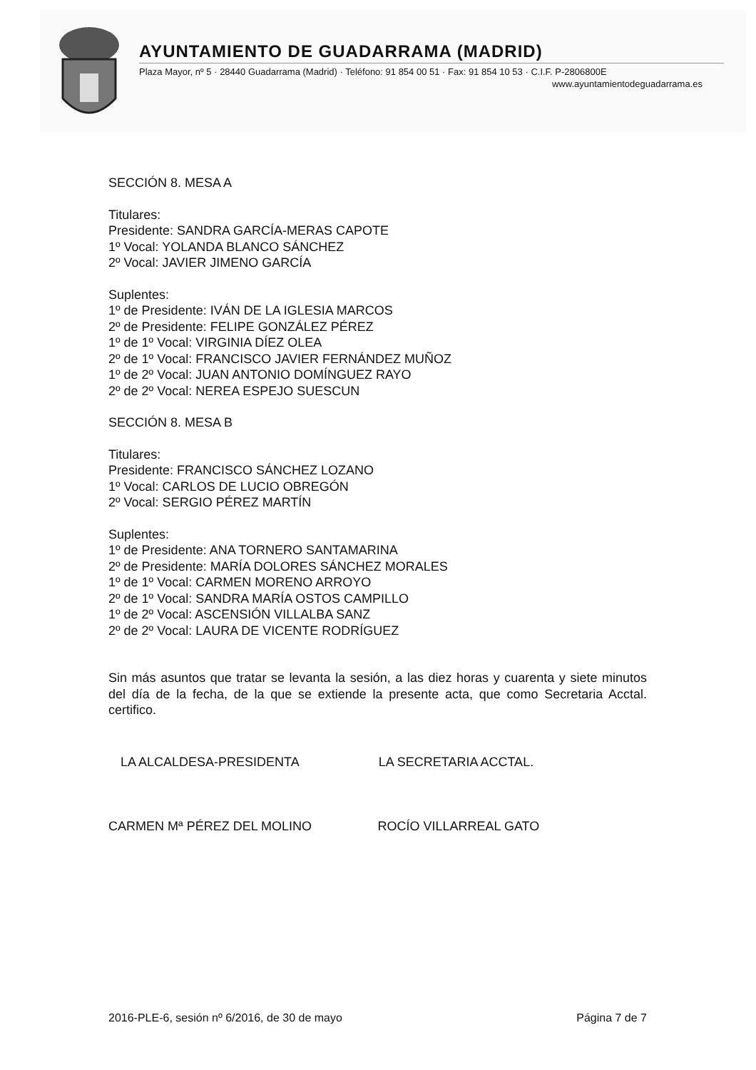AYUNTAMIENTO DE GUADARRAMA (MADRID)
Plaza Mayor, nº 5 · 28440 Guadarrama (Madrid) · Teléfono: 91 854 00 51 · Fax: 91 854 10 53 · C.I.F. P-2806800E
www.ayuntamientodeguadarrama.es
SECCIÓN 8. MESA A
Titulares:
Presidente: SANDRA GARCÍA-MERAS CAPOTE
1º Vocal: YOLANDA BLANCO SÁNCHEZ
2º Vocal: JAVIER JIMENO GARCÍA
Suplentes:
1º de Presidente: IVÁN DE LA IGLESIA MARCOS
2º de Presidente: FELIPE GONZÁLEZ PÉREZ
1º de 1º Vocal: VIRGINIA DÍEZ OLEA
2º de 1º Vocal: FRANCISCO JAVIER FERNÁNDEZ MUÑOZ
1º de 2º Vocal: JUAN ANTONIO DOMÍNGUEZ RAYO
2º de 2º Vocal: NEREA ESPEJO SUESCUN
SECCIÓN 8. MESA B
Titulares:
Presidente: FRANCISCO SÁNCHEZ LOZANO
1º Vocal: CARLOS DE LUCIO OBREGÓN
2º Vocal: SERGIO PÉREZ MARTÍN
Suplentes:
1º de Presidente: ANA TORNERO SANTAMARINA
2º de Presidente: MARÍA DOLORES SÁNCHEZ MORALES
1º de 1º Vocal: CARMEN MORENO ARROYO
2º de 1º Vocal: SANDRA MARÍA OSTOS CAMPILLO
1º de 2º Vocal: ASCENSIÓN VILLALBA SANZ
2º de 2º Vocal: LAURA DE VICENTE RODRÍGUEZ
Sin más asuntos que tratar se levanta la sesión, a las diez horas y cuarenta y siete minutos del día de la fecha, de la que se extiende la presente acta, que como Secretaria Acctal. certifico.
LA ALCALDESA-PRESIDENTA LA SECRETARIA ACCTAL.
CARMEN Mª PÉREZ DEL MOLINO ROCÍO VILLARREAL GATO
2016-PLE-6, sesión nº 6/2016, de 30 de mayo Página 7 de 7